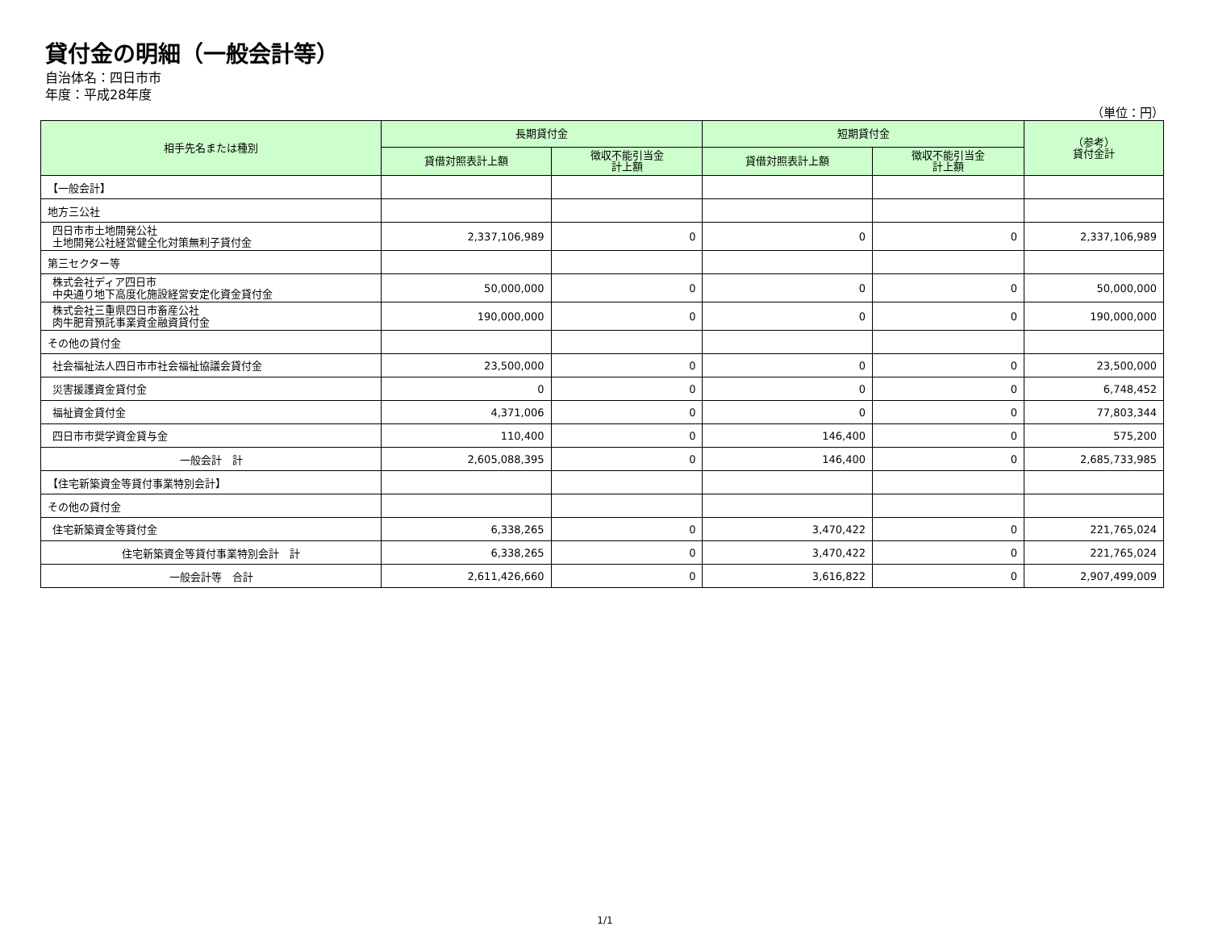貸付金の明細（一般会計等）
自治体名：四日市市
年度：平成28年度
（単位：円）
| 相手先名または種別 | 長期貸付金 | | 短期貸付金 | | （参考） 貸付金計 |
| --- | --- | --- | --- | --- | --- |
| | 貸借対照表計上額 | 徴収不能引当金 計上額 | 貸借対照表計上額 | 徴収不能引当金 計上額 | |
| 【一般会計】 | | | | | |
| 地方三公社 | | | | | |
| 四日市市土地開発公社 土地開発公社経営健全化対策無利子貸付金 | 2,337,106,989 | 0 | 0 | 0 | 2,337,106,989 |
| 第三セクター等 | | | | | |
| 株式会社ディア四日市 中央通り地下高度化施設経営安定化資金貸付金 | 50,000,000 | 0 | 0 | 0 | 50,000,000 |
| 株式会社三重県四日市畜産公社 肉牛肥育預託事業資金融資貸付金 | 190,000,000 | 0 | 0 | 0 | 190,000,000 |
| その他の貸付金 | | | | | |
| 社会福祉法人四日市市社会福祉協議会貸付金 | 23,500,000 | 0 | 0 | 0 | 23,500,000 |
| 災害援護資金貸付金 | 0 | 0 | 0 | 0 | 6,748,452 |
| 福祉資金貸付金 | 4,371,006 | 0 | 0 | 0 | 77,803,344 |
| 四日市市奨学資金貸与金 | 110,400 | 0 | 146,400 | 0 | 575,200 |
| 一般会計 計 | 2,605,088,395 | 0 | 146,400 | 0 | 2,685,733,985 |
| 【住宅新築資金等貸付事業特別会計】 | | | | | |
| その他の貸付金 | | | | | |
| 住宅新築資金等貸付金 | 6,338,265 | 0 | 3,470,422 | 0 | 221,765,024 |
| 住宅新築資金等貸付事業特別会計 計 | 6,338,265 | 0 | 3,470,422 | 0 | 221,765,024 |
| 一般会計等 合計 | 2,611,426,660 | 0 | 3,616,822 | 0 | 2,907,499,009 |
1/1